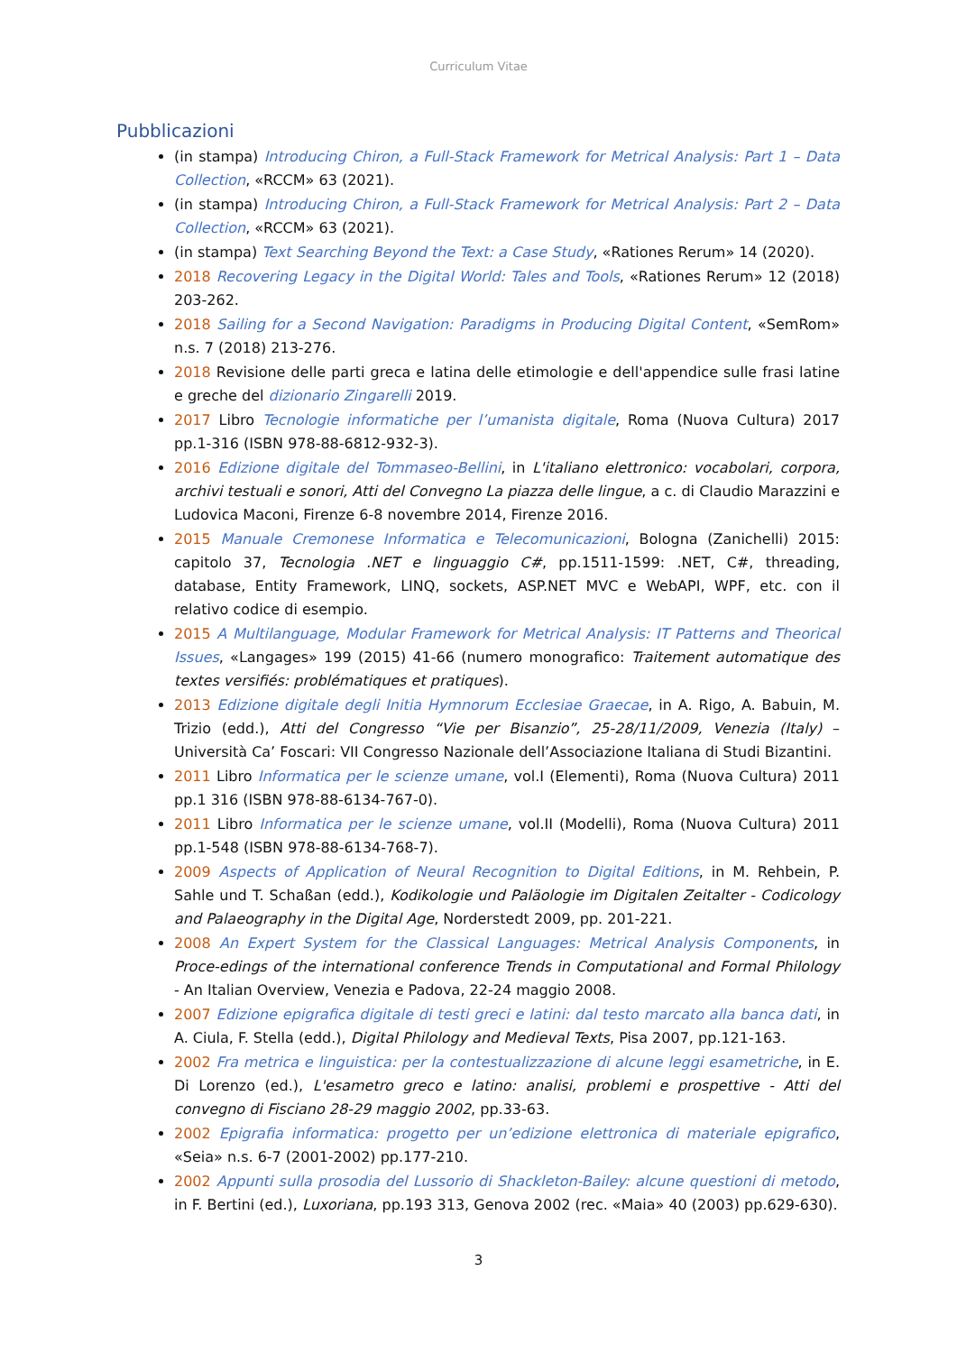Curriculum Vitae
Pubblicazioni
(in stampa) Introducing Chiron, a Full-Stack Framework for Metrical Analysis: Part 1 – Data Collection, «RCCM» 63 (2021).
(in stampa) Introducing Chiron, a Full-Stack Framework for Metrical Analysis: Part 2 – Data Collection, «RCCM» 63 (2021).
(in stampa) Text Searching Beyond the Text: a Case Study, «Rationes Rerum» 14 (2020).
2018 Recovering Legacy in the Digital World: Tales and Tools, «Rationes Rerum» 12 (2018) 203-262.
2018 Sailing for a Second Navigation: Paradigms in Producing Digital Content, «SemRom» n.s. 7 (2018) 213-276.
2018 Revisione delle parti greca e latina delle etimologie e dell'appendice sulle frasi latine e greche del dizionario Zingarelli 2019.
2017 Libro Tecnologie informatiche per l’umanista digitale, Roma (Nuova Cultura) 2017 pp.1-316 (ISBN 978-88-6812-932-3).
2016 Edizione digitale del Tommaseo-Bellini, in L'italiano elettronico: vocabolari, corpora, archivi testuali e sonori, Atti del Convegno La piazza delle lingue, a c. di Claudio Marazzini e Ludovica Maconi, Firenze 6-8 novembre 2014, Firenze 2016.
2015 Manuale Cremonese Informatica e Telecomunicazioni, Bologna (Zanichelli) 2015: capitolo 37, Tecnologia .NET e linguaggio C#, pp.1511-1599: .NET, C#, threading, database, Entity Framework, LINQ, sockets, ASP.NET MVC e WebAPI, WPF, etc. con il relativo codice di esempio.
2015 A Multilanguage, Modular Framework for Metrical Analysis: IT Patterns and Theorical Issues, «Langages» 199 (2015) 41-66 (numero monografico: Traitement automatique des textes versifiés: problématiques et pratiques).
2013 Edizione digitale degli Initia Hymnorum Ecclesiae Graecae, in A. Rigo, A. Babuin, M. Trizio (edd.), Atti del Congresso “Vie per Bisanzio”, 25-28/11/2009, Venezia (Italy) – Università Ca’ Foscari: VII Congresso Nazionale dell’Associazione Italiana di Studi Bizantini.
2011 Libro Informatica per le scienze umane, vol.I (Elementi), Roma (Nuova Cultura) 2011 pp.1 316 (ISBN 978-88-6134-767-0).
2011 Libro Informatica per le scienze umane, vol.II (Modelli), Roma (Nuova Cultura) 2011 pp.1-548 (ISBN 978-88-6134-768-7).
2009 Aspects of Application of Neural Recognition to Digital Editions, in M. Rehbein, P. Sahle und T. Schaßan (edd.), Kodikologie und Paläologie im Digitalen Zeitalter - Codicology and Palaeography in the Digital Age, Norderstedt 2009, pp. 201-221.
2008 An Expert System for the Classical Languages: Metrical Analysis Components, in Proce-edings of the international conference Trends in Computational and Formal Philology - An Italian Overview, Venezia e Padova, 22-24 maggio 2008.
2007 Edizione epigrafica digitale di testi greci e latini: dal testo marcato alla banca dati, in A. Ciula, F. Stella (edd.), Digital Philology and Medieval Texts, Pisa 2007, pp.121-163.
2002 Fra metrica e linguistica: per la contestualizzazione di alcune leggi esametriche, in E. Di Lorenzo (ed.), L'esametro greco e latino: analisi, problemi e prospettive - Atti del convegno di Fisciano 28-29 maggio 2002, pp.33-63.
2002 Epigrafia informatica: progetto per un’edizione elettronica di materiale epigrafico, «Seia» n.s. 6-7 (2001-2002) pp.177-210.
2002 Appunti sulla prosodia del Lussorio di Shackleton-Bailey: alcune questioni di metodo, in F. Bertini (ed.), Luxoriana, pp.193 313, Genova 2002 (rec. «Maia» 40 (2003) pp.629-630).
3